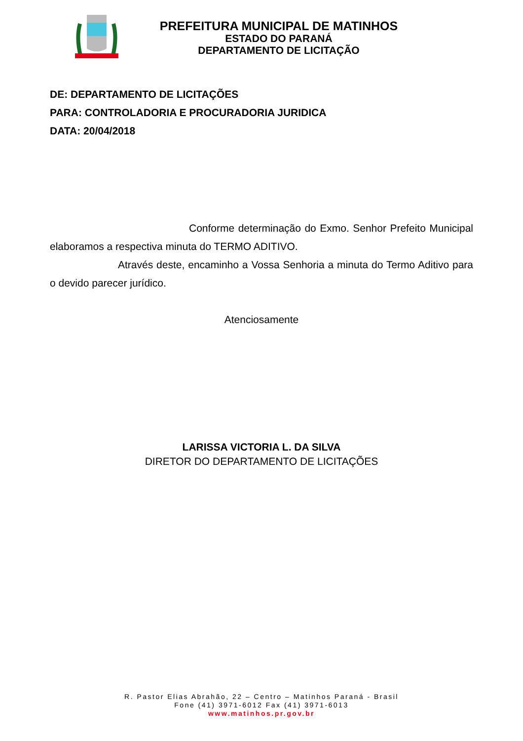PREFEITURA MUNICIPAL DE MATINHOS
ESTADO DO PARANÁ
DEPARTAMENTO DE LICITAÇÃO
DE: DEPARTAMENTO DE LICITAÇÕES
PARA: CONTROLADORIA E PROCURADORIA JURIDICA
DATA: 20/04/2018
Conforme determinação do Exmo. Senhor Prefeito Municipal elaboramos a respectiva minuta do TERMO ADITIVO.
Através deste, encaminho a Vossa Senhoria a minuta do Termo Aditivo para o devido parecer jurídico.
Atenciosamente
LARISSA VICTORIA L. DA SILVA
DIRETOR DO DEPARTAMENTO DE LICITAÇÕES
R. Pastor Elias Abrahão, 22 – Centro – Matinhos Paraná - Brasil
Fone (41) 3971-6012 Fax (41) 3971-6013
www.matinhos.pr.gov.br